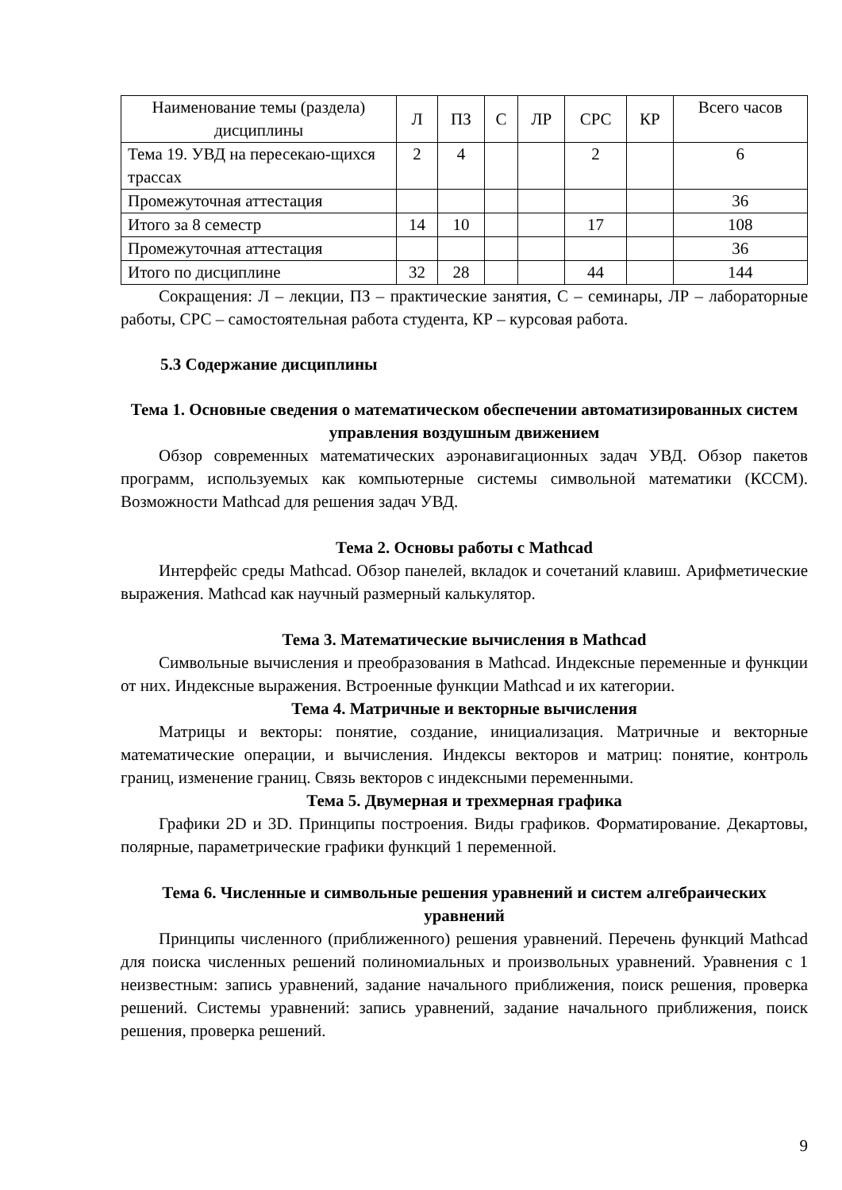| Наименование темы (раздела) дисциплины | Л | ПЗ | С | ЛР | СРС | КР | Всего часов |
| Тема 19. УВД на пересекаю-щихся трассах | 2 | 4 | | | 2 | | 6 |
| Промежуточная аттестация | | | | | | | 36 |
| Итого за 8 семестр | 14 | 10 | | | 17 | | 108 |
| Промежуточная аттестация | | | | | | | 36 |
| Итого по дисциплине | 32 | 28 | | | 44 | | 144 |
Сокращения: Л – лекции, ПЗ – практические занятия, С – семинары, ЛР – лабораторные работы, СРС – самостоятельная работа студента, КР – курсовая работа.
5.3 Содержание дисциплины
Тема 1. Основные сведения о математическом обеспечении автоматизированных систем управления воздушным движением
Обзор современных математических аэронавигационных задач УВД. Обзор пакетов программ, используемых как компьютерные системы символьной математики (КССМ). Возможности Mathcad для решения задач УВД.
Тема 2. Основы работы с Mathcad
Интерфейс среды Mathcad. Обзор панелей, вкладок и сочетаний клавиш. Арифметические выражения. Mathcad как научный размерный калькулятор.
Тема 3. Математические вычисления в Mathcad
Символьные вычисления и преобразования в Mathcad. Индексные переменные и функции от них. Индексные выражения. Встроенные функции Mathcad и их категории.
Тема 4. Матричные и векторные вычисления
Матрицы и векторы: понятие, создание, инициализация. Матричные и векторные математические операции, и вычисления. Индексы векторов и матриц: понятие, контроль границ, изменение границ. Связь векторов с индексными переменными.
Тема 5. Двумерная и трехмерная графика
Графики 2D и 3D. Принципы построения. Виды графиков. Форматирование. Декартовы, полярные, параметрические графики функций 1 переменной.
Тема 6. Численные и символьные решения уравнений и систем алгебраических уравнений
Принципы численного (приближенного) решения уравнений. Перечень функций Mathcad для поиска численных решений полиномиальных и произвольных уравнений. Уравнения с 1 неизвестным: запись уравнений, задание начального приближения, поиск решения, проверка решений. Системы уравнений: запись уравнений, задание начального приближения, поиск решения, проверка решений.
9